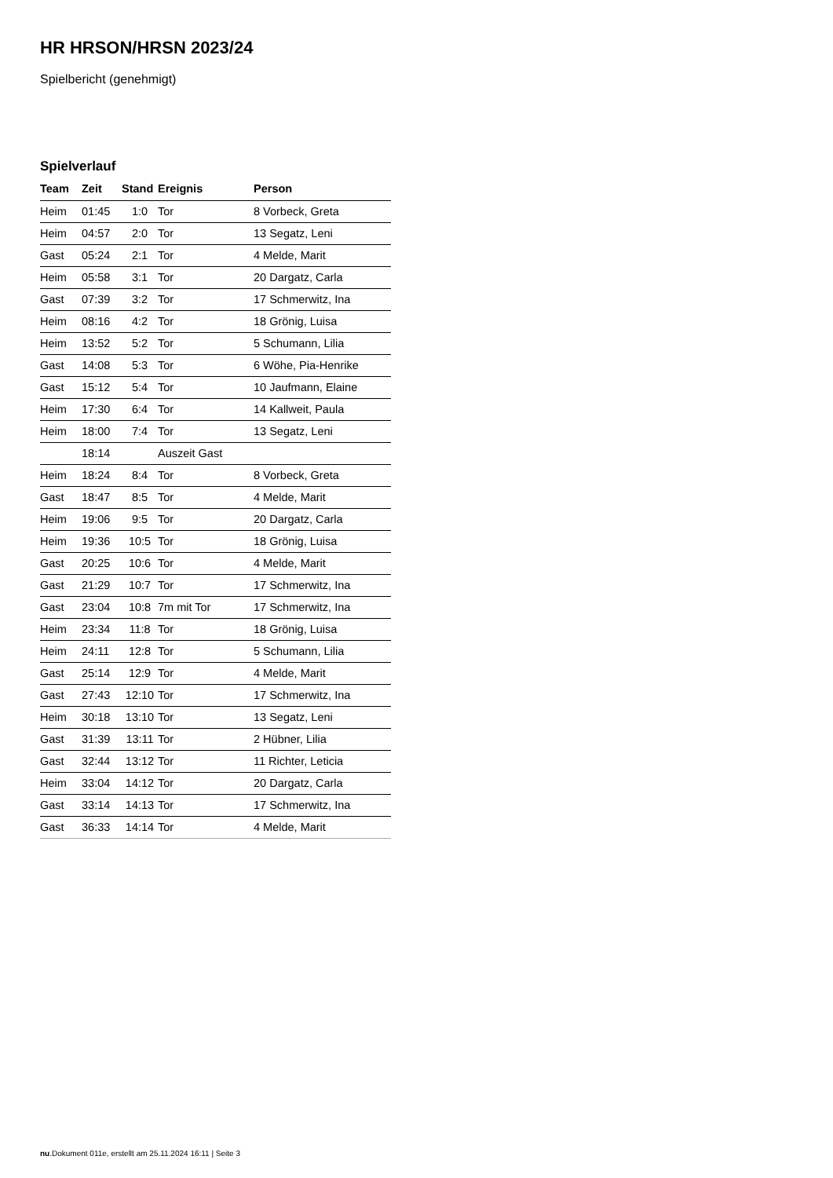HR HRSON/HRSN 2023/24
Spielbericht (genehmigt)
Spielverlauf
| Team | Zeit | Stand | Ereignis | Person |
| --- | --- | --- | --- | --- |
| Heim | 01:45 | 1:0 | Tor | 8 Vorbeck, Greta |
| Heim | 04:57 | 2:0 | Tor | 13 Segatz, Leni |
| Gast | 05:24 | 2:1 | Tor | 4 Melde, Marit |
| Heim | 05:58 | 3:1 | Tor | 20 Dargatz, Carla |
| Gast | 07:39 | 3:2 | Tor | 17 Schmerwitz, Ina |
| Heim | 08:16 | 4:2 | Tor | 18 Grönig, Luisa |
| Heim | 13:52 | 5:2 | Tor | 5 Schumann, Lilia |
| Gast | 14:08 | 5:3 | Tor | 6 Wöhe, Pia-Henrike |
| Gast | 15:12 | 5:4 | Tor | 10 Jaufmann, Elaine |
| Heim | 17:30 | 6:4 | Tor | 14 Kallweit, Paula |
| Heim | 18:00 | 7:4 | Tor | 13 Segatz, Leni |
| | 18:14 | | Auszeit Gast | |
| Heim | 18:24 | 8:4 | Tor | 8 Vorbeck, Greta |
| Gast | 18:47 | 8:5 | Tor | 4 Melde, Marit |
| Heim | 19:06 | 9:5 | Tor | 20 Dargatz, Carla |
| Heim | 19:36 | 10:5 | Tor | 18 Grönig, Luisa |
| Gast | 20:25 | 10:6 | Tor | 4 Melde, Marit |
| Gast | 21:29 | 10:7 | Tor | 17 Schmerwitz, Ina |
| Gast | 23:04 | 10:8 | 7m mit Tor | 17 Schmerwitz, Ina |
| Heim | 23:34 | 11:8 | Tor | 18 Grönig, Luisa |
| Heim | 24:11 | 12:8 | Tor | 5 Schumann, Lilia |
| Gast | 25:14 | 12:9 | Tor | 4 Melde, Marit |
| Gast | 27:43 | 12:10 | Tor | 17 Schmerwitz, Ina |
| Heim | 30:18 | 13:10 | Tor | 13 Segatz, Leni |
| Gast | 31:39 | 13:11 | Tor | 2 Hübner, Lilia |
| Gast | 32:44 | 13:12 | Tor | 11 Richter, Leticia |
| Heim | 33:04 | 14:12 | Tor | 20 Dargatz, Carla |
| Gast | 33:14 | 14:13 | Tor | 17 Schmerwitz, Ina |
| Gast | 36:33 | 14:14 | Tor | 4 Melde, Marit |
nu.Dokument 011e, erstellt am 25.11.2024 16:11 | Seite 3